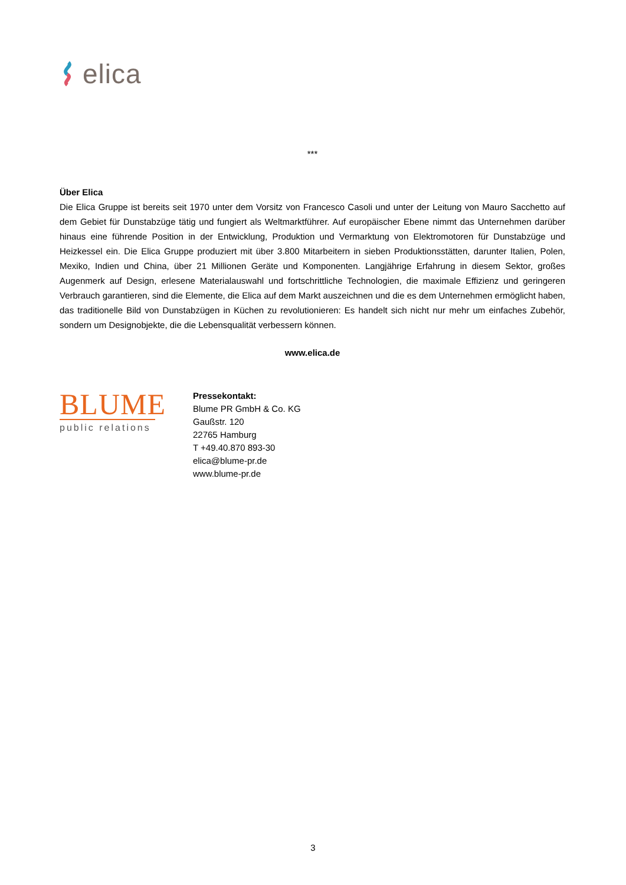elica
***
Über Elica
Die Elica Gruppe ist bereits seit 1970 unter dem Vorsitz von Francesco Casoli und unter der Leitung von Mauro Sacchetto auf dem Gebiet für Dunstabzüge tätig und fungiert als Weltmarktführer. Auf europäischer Ebene nimmt das Unternehmen darüber hinaus eine führende Position in der Entwicklung, Produktion und Vermarktung von Elektromotoren für Dunstabzüge und Heizkessel ein. Die Elica Gruppe produziert mit über 3.800 Mitarbeitern in sieben Produktionsstätten, darunter Italien, Polen, Mexiko, Indien und China, über 21 Millionen Geräte und Komponenten. Langjährige Erfahrung in diesem Sektor, großes Augenmerk auf Design, erlesene Materialauswahl und fortschrittliche Technologien, die maximale Effizienz und geringeren Verbrauch garantieren, sind die Elemente, die Elica auf dem Markt auszeichnen und die es dem Unternehmen ermöglicht haben, das traditionelle Bild von Dunstabzügen in Küchen zu revolutionieren: Es handelt sich nicht nur mehr um einfaches Zubehör, sondern um Designobjekte, die die Lebensqualität verbessern können.
www.elica.de
BLUME
public relations
Pressekontakt:
Blume PR GmbH & Co. KG
Gaußstr. 120
22765 Hamburg
T +49.40.870 893-30
elica@blume-pr.de
www.blume-pr.de
3